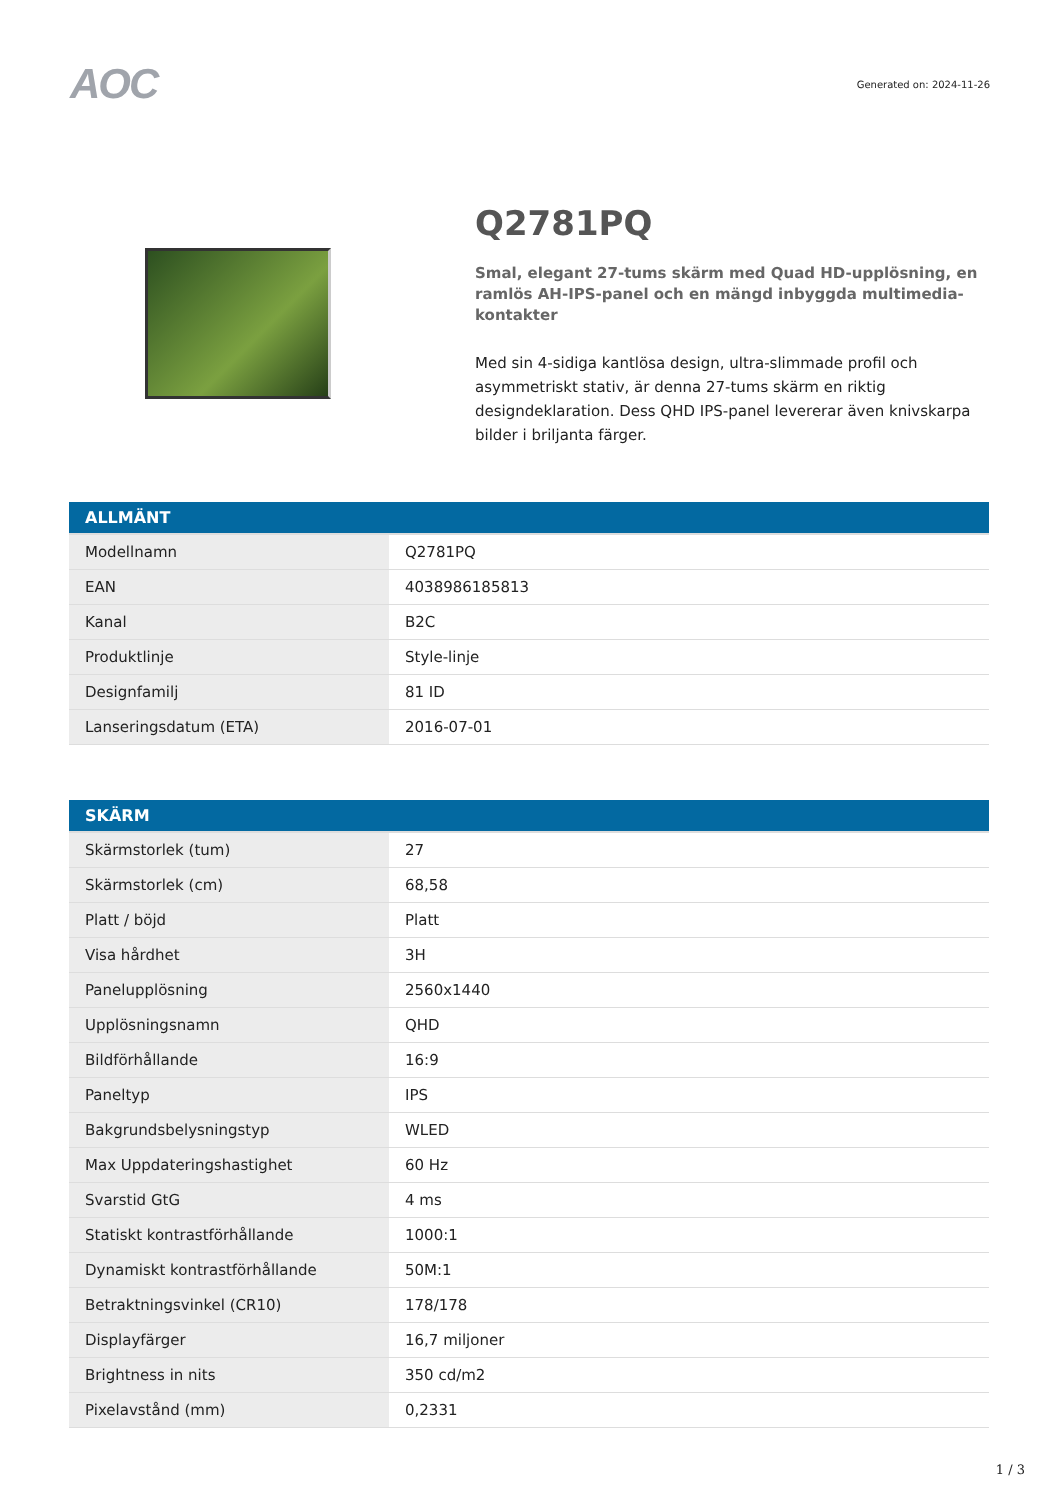AOC
Generated on: 2024-11-26
Q2781PQ
Smal, elegant 27-tums skärm med Quad HD-upplösning, en ramlös AH-IPS-panel och en mängd inbyggda multimedia-kontakter
Med sin 4-sidiga kantlösa design, ultra-slimmade profil och asymmetriskt stativ, är denna 27-tums skärm en riktig designdeklaration. Dess QHD IPS-panel levererar även knivskarpa bilder i briljanta färger.
| ALLMÄNT | |
| --- | --- |
| Modellnamn | Q2781PQ |
| EAN | 4038986185813 |
| Kanal | B2C |
| Produktlinje | Style-linje |
| Designfamilj | 81 ID |
| Lanseringsdatum (ETA) | 2016-07-01 |
| SKÄRM | |
| --- | --- |
| Skärmstorlek (tum) | 27 |
| Skärmstorlek (cm) | 68,58 |
| Platt / böjd | Platt |
| Visa hårdhet | 3H |
| Panelupplösning | 2560x1440 |
| Upplösningsnamn | QHD |
| Bildförhållande | 16:9 |
| Paneltyp | IPS |
| Bakgrundsbelysningstyp | WLED |
| Max Uppdateringshastighet | 60 Hz |
| Svarstid GtG | 4 ms |
| Statiskt kontrastförhållande | 1000:1 |
| Dynamiskt kontrastförhållande | 50M:1 |
| Betraktningsvinkel (CR10) | 178/178 |
| Displayfärger | 16,7 miljoner |
| Brightness in nits | 350 cd/m2 |
| Pixelavstånd (mm) | 0,2331 |
1 / 3